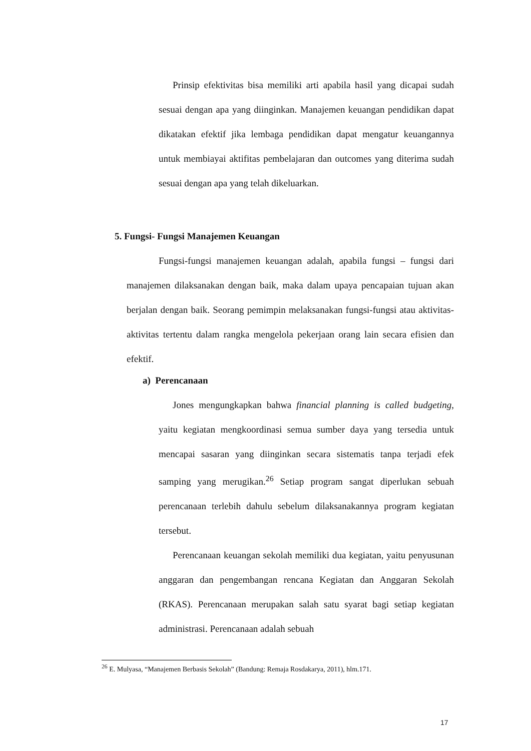Prinsip efektivitas bisa memiliki arti apabila hasil yang dicapai sudah sesuai dengan apa yang diinginkan. Manajemen keuangan pendidikan dapat dikatakan efektif jika lembaga pendidikan dapat mengatur keuangannya untuk membiayai aktifitas pembelajaran dan outcomes yang diterima sudah sesuai dengan apa yang telah dikeluarkan.
5. Fungsi- Fungsi Manajemen Keuangan
Fungsi-fungsi manajemen keuangan adalah, apabila fungsi – fungsi dari manajemen dilaksanakan dengan baik, maka dalam upaya pencapaian tujuan akan berjalan dengan baik. Seorang pemimpin melaksanakan fungsi-fungsi atau aktivitas-aktivitas tertentu dalam rangka mengelola pekerjaan orang lain secara efisien dan efektif.
a) Perencanaan
Jones mengungkapkan bahwa financial planning is called budgeting, yaitu kegiatan mengkoordinasi semua sumber daya yang tersedia untuk mencapai sasaran yang diinginkan secara sistematis tanpa terjadi efek samping yang merugikan.<sup>26</sup> Setiap program sangat diperlukan sebuah perencanaan terlebih dahulu sebelum dilaksanakannya program kegiatan tersebut.
Perencanaan keuangan sekolah memiliki dua kegiatan, yaitu penyusunan anggaran dan pengembangan rencana Kegiatan dan Anggaran Sekolah (RKAS). Perencanaan merupakan salah satu syarat bagi setiap kegiatan administrasi. Perencanaan adalah sebuah
<sup>26</sup> E. Mulyasa, “Manajemen Berbasis Sekolah” (Bandung: Remaja Rosdakarya, 2011), hlm.171.
17